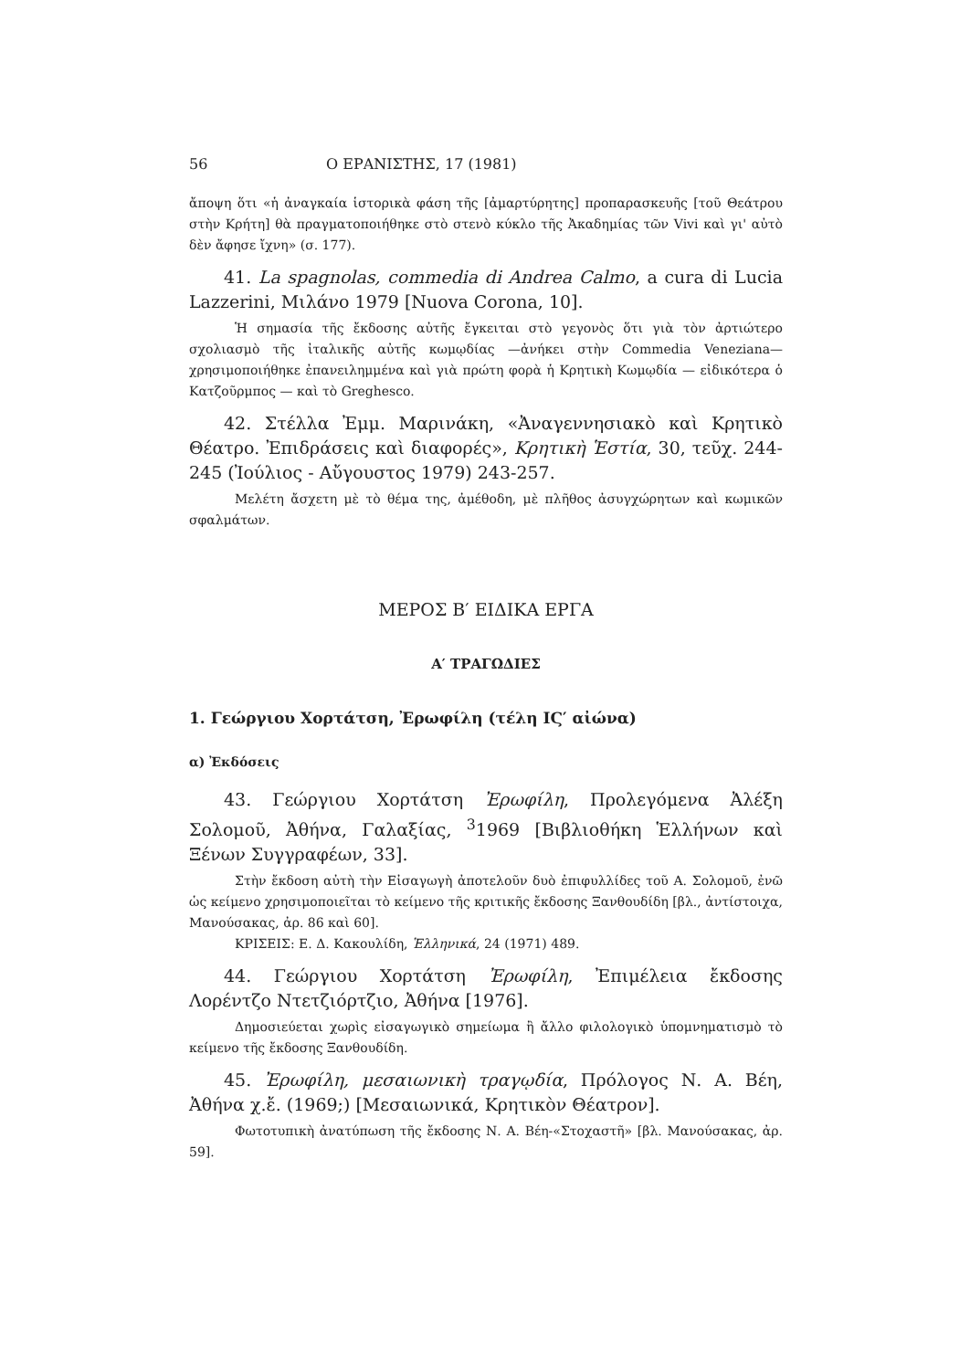56 Ο ΕΡΑΝΙΣΤΗΣ, 17 (1981)
ἄποψη ὅτι «ἡ ἀναγκαία ἱστορικὰ φάση τῆς [ἀμαρτύρητης] προπαρασκευῆς [τοῦ Θεάτρου στὴν Κρήτη] θὰ πραγματοποιήθηκε στὸ στενὸ κύκλο τῆς Ἀκαδημίας τῶν Vivi καὶ γι' αὐτὸ δὲν ἄφησε ἴχνη» (σ. 177).
41. La spagnolas, commedia di Andrea Calmo, a cura di Lucia Lazzerini, Μιλάνο 1979 [Nuova Corona, 10].
Ἡ σημασία τῆς ἔκδοσης αὐτῆς ἔγκειται στὸ γεγονὸς ὅτι γιὰ τὸν ἀρτιώτερο σχολιασμὸ τῆς ἰταλικῆς αὐτῆς κωμῳδίας —ἀνήκει στὴν Commedia Veneziana— χρησιμοποιήθηκε ἐπανειλημμένα καὶ γιὰ πρώτη φορὰ ἡ Κρητικὴ Κωμῳδία — εἰδικότερα ὁ Κατζοῦρμπος — καὶ τὸ Greghesco.
42. Στέλλα Ἐμμ. Μαρινάκη, «Ἀναγεννησιακὸ καὶ Κρητικὸ Θέατρο. Ἐπιδράσεις καὶ διαφορές», Κρητικὴ Ἑστία, 30, τεῦχ. 244-245 (Ἰούλιος - Αὔγουστος 1979) 243-257.
Μελέτη ἄσχετη μὲ τὸ θέμα της, ἀμέθοδη, μὲ πλῆθος ἀσυγχώρητων καὶ κωμικῶν σφαλμάτων.
ΜΕΡΟΣ Β′ ΕΙΔΙΚΑ ΕΡΓΑ
Α′ ΤΡΑΓΩΔΙΕΣ
1. Γεώργιου Χορτάτση, Ἐρωφίλη (τέλη ΙϚ′ αἰώνα)
α) Ἐκδόσεις
43. Γεώργιου Χορτάτση Ἐρωφίλη, Προλεγόμενα Ἀλέξη Σολομοῦ, Ἀθήνα, Γαλαξίας, <sup>3</sup>1969 [Βιβλιοθήκη Ἑλλήνων καὶ Ξένων Συγγραφέων, 33].
Στὴν ἔκδοση αὐτὴ τὴν Εἰσαγωγὴ ἀποτελοῦν δυὸ ἐπιφυλλίδες τοῦ Α. Σολομοῦ, ἐνῶ ὡς κείμενο χρησιμοποιεῖται τὸ κείμενο τῆς κριτικῆς ἔκδοσης Ξανθουδίδη [βλ., ἀντίστοιχα, Μανούσακας, ἀρ. 86 καὶ 60].
ΚΡΙΣΕΙΣ: Ε. Δ. Κακουλίδη, Ἑλληνικά, 24 (1971) 489.
44. Γεώργιου Χορτάτση Ἐρωφίλη, Ἐπιμέλεια ἔκδοσης Λορέντζο Ντετζιόρτζιο, Ἀθήνα [1976].
Δημοσιεύεται χωρὶς εἰσαγωγικὸ σημείωμα ἢ ἄλλο φιλολογικὸ ὑπομνηματισμὸ τὸ κείμενο τῆς ἔκδοσης Ξανθουδίδη.
45. Ἐρωφίλη, μεσαιωνικὴ τραγῳδία, Πρόλογος Ν. Α. Βέη, Ἀθήνα χ.ἔ. (1969;) [Μεσαιωνικά, Κρητικὸν Θέατρον].
Φωτοτυπικὴ ἀνατύπωση τῆς ἔκδοσης Ν. Α. Βέη-«Στοχαστῆ» [βλ. Μανούσακας, ἀρ. 59].